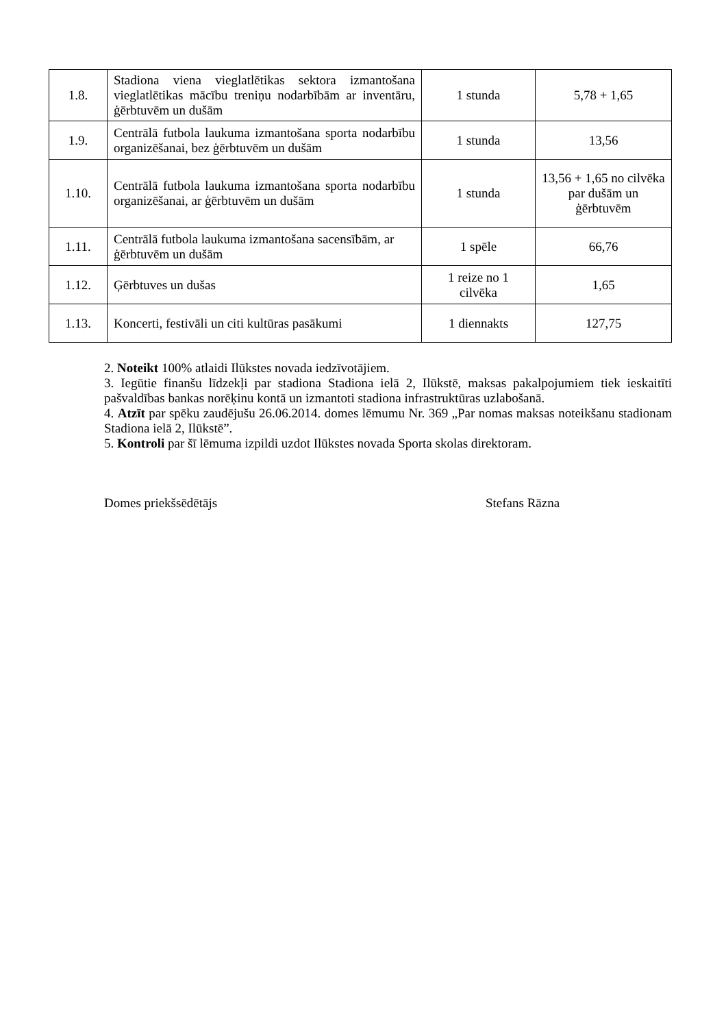| 1.8. | Stadiona viena vieglatlētikas sektora izmantošana vieglatlētikas mācību treniņu nodarbībām ar inventāru, ģērbtuvēm un dušām | 1 stunda | 5,78 + 1,65 |
| 1.9. | Centrālā futbola laukuma izmantošana sporta nodarbību organizēšanai, bez ģērbtuvēm un dušām | 1 stunda | 13,56 |
| 1.10. | Centrālā futbola laukuma izmantošana sporta nodarbību organizēšanai, ar ģērbtuvēm un dušām | 1 stunda | 13,56 + 1,65 no cilvēka par dušām un ģērbtuvēm |
| 1.11. | Centrālā futbola laukuma izmantošana sacensībām, ar ģērbtuvēm un dušām | 1 spēle | 66,76 |
| 1.12. | Ģērbtuves un dušas | 1 reize no 1 cilvēka | 1,65 |
| 1.13. | Koncerti, festivāli un citi kultūras pasākumi | 1 diennakts | 127,75 |
2. Noteikt 100% atlaidi Ilūkstes novada iedzīvotājiem.
3. Iegūtie finanšu līdzekļi par stadiona Stadiona ielā 2, Ilūkstē, maksas pakalpojumiem tiek ieskaitīti pašvaldības bankas norēķinu kontā un izmantoti stadiona infrastruktūras uzlabošanā.
4. Atzīt par spēku zaudējušu 26.06.2014. domes lēmumu Nr. 369 „Par nomas maksas noteikšanu stadionam Stadiona ielā 2, Ilūkstē”.
5. Kontroli par šī lēmuma izpildi uzdot Ilūkstes novada Sporta skolas direktoram.
Domes priekšsēdētājs Stefans Rāzna